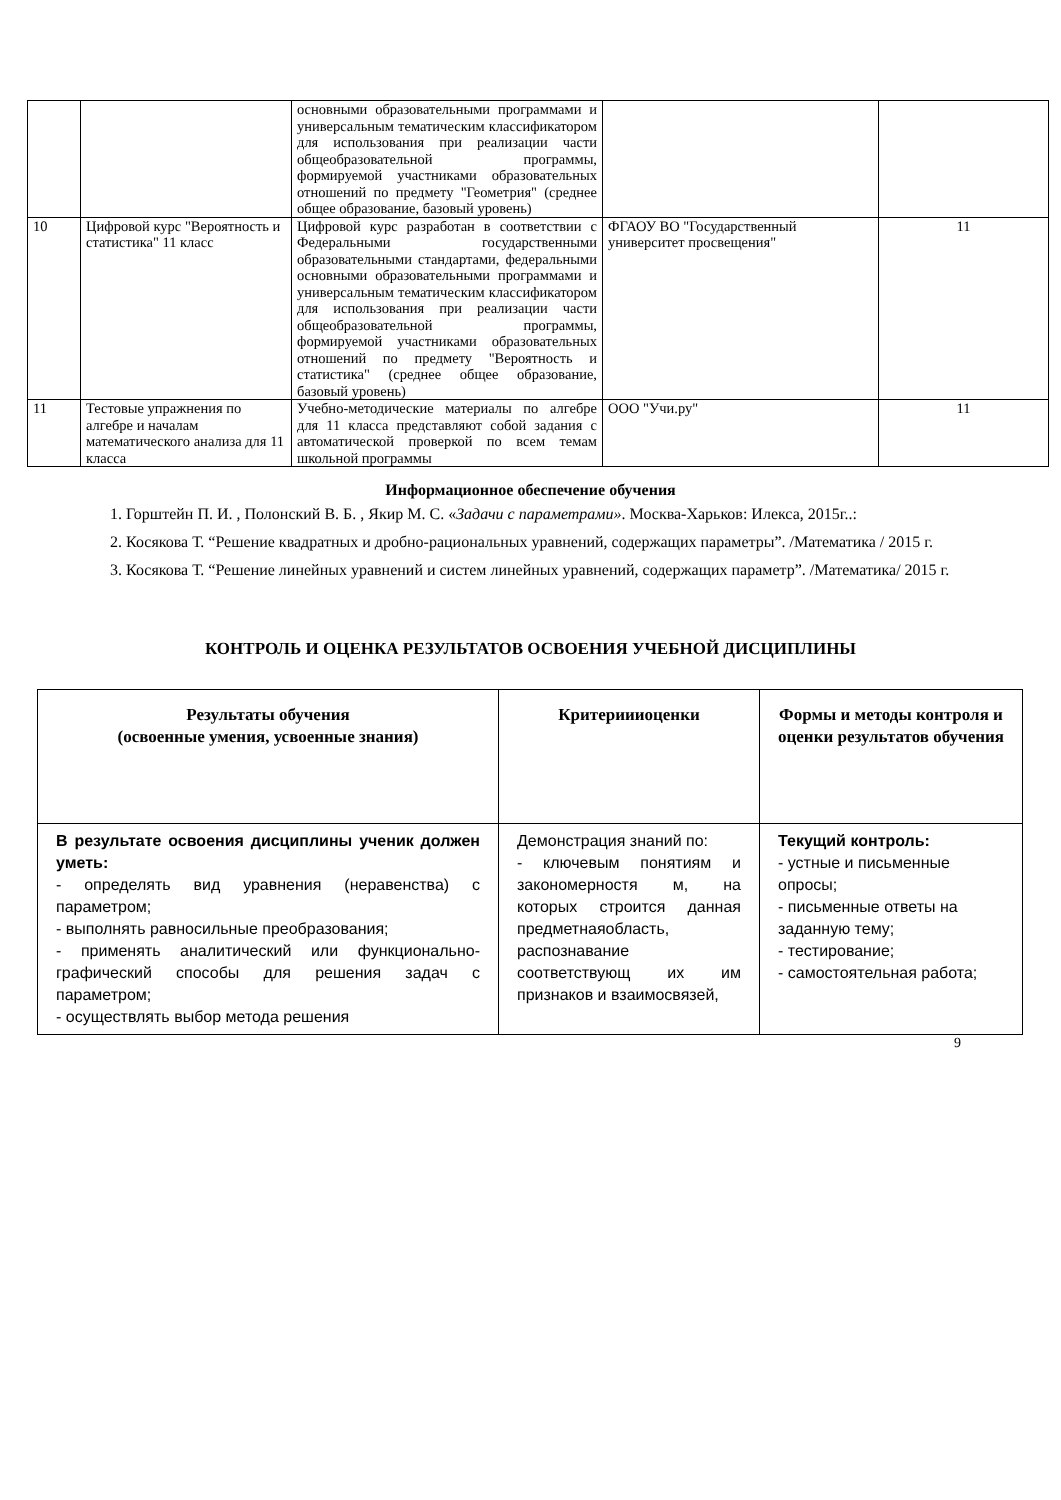| | | основными образовательными программами и универсальным тематическим классификатором для использования при реализации части общеобразовательной программы, формируемой участниками образовательных отношений по предмету "Геометрия" (среднее общее образование, базовый уровень) | | |
| 10 | Цифровой курс "Вероятность и статистика" 11 класс | Цифровой курс разработан в соответствии с Федеральными государственными образовательными стандартами, федеральными основными образовательными программами и универсальным тематическим классификатором для использования при реализации части общеобразовательной программы, формируемой участниками образовательных отношений по предмету "Вероятность и статистика" (среднее общее образование, базовый уровень) | ФГАОУ ВО "Государственный университет просвещения" | 11 |
| 11 | Тестовые упражнения по алгебре и началам математического анализа для 11 класса | Учебно-методические материалы по алгебре для 11 класса представляют собой задания с автоматической проверкой по всем темам школьной программы | ООО "Учи.ру" | 11 |
Информационное обеспечение обучения
1. Горштейн П. И. , Полонский В. Б. , Якир М. С. «Задачи с параметрами». Москва-Харьков: Илекса, 2015г..:
2. Косякова Т. “Решение квадратных и дробно-рациональных уравнений, содержащих параметры”. /Математика / 2015 г.
3. Косякова Т. “Решение линейных уравнений и систем линейных уравнений, содержащих параметр”. /Математика/ 2015 г.
КОНТРОЛЬ И ОЦЕНКА РЕЗУЛЬТАТОВ ОСВОЕНИЯ УЧЕБНОЙ ДИСЦИПЛИНЫ
| Результаты обучения (освоенные умения, усвоенные знания) | Критериииоценки | Формы и методы контроля и оценки результатов обучения |
| --- | --- | --- |
| В результате освоения дисциплины ученик должен уметь: - определять вид уравнения (неравенства) с параметром; - выполнять равносильные преобразования; - применять аналитический или функционально-графический способы для решения задач с параметром; - осуществлять выбор метода решения | Демонстрация знаний по: - ключевым понятиям и закономерностя м, на которых строится данная предметнаяобласть, распознавание соответствующ их им признаков и взаимосвязей, | Текущий контроль: - устные и письменные опросы; - письменные ответы на заданную тему; - тестирование; - самостоятельная работа; |
9